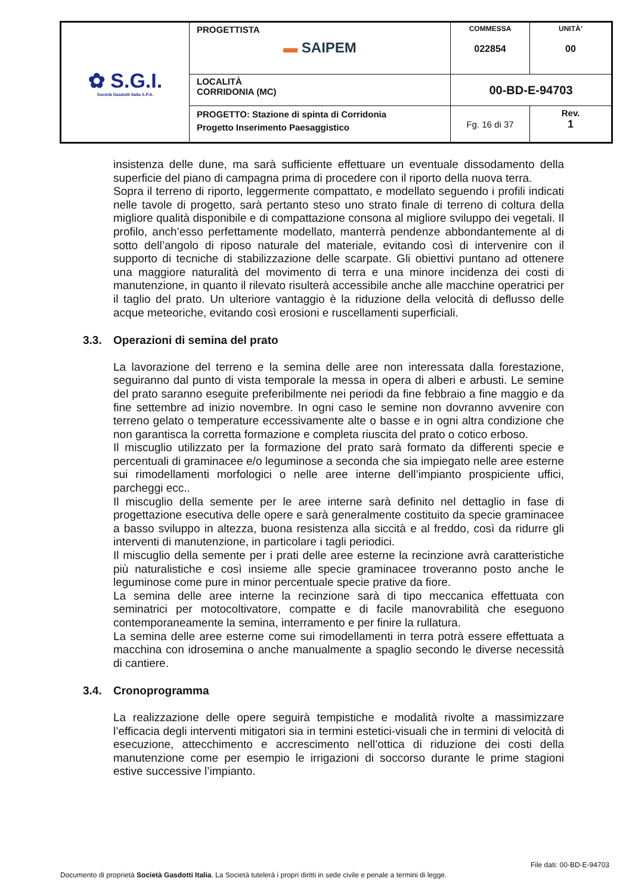| ✿ S.G.I. Società Gasdotti Italia S.P.A. | PROGETTISTA ▬ SAIPEM | COMMESSA 022854 | UNITÀ’ 00 |
| | LOCALITÀ CORRIDONIA (MC) | 00-BD-E-94703 | |
| | PROGETTO: Stazione di spinta di Corridonia Progetto Inserimento Paesaggistico | Fg. 16 di 37 | Rev. 1 |
insistenza delle dune, ma sarà sufficiente effettuare un eventuale dissodamento della superficie del piano di campagna prima di procedere con il riporto della nuova terra.
Sopra il terreno di riporto, leggermente compattato, e modellato seguendo i profili indicati nelle tavole di progetto, sarà pertanto steso uno strato finale di terreno di coltura della migliore qualità disponibile e di compattazione consona al migliore sviluppo dei vegetali. Il profilo, anch’esso perfettamente modellato, manterrà pendenze abbondantemente al di sotto dell’angolo di riposo naturale del materiale, evitando così di intervenire con il supporto di tecniche di stabilizzazione delle scarpate. Gli obiettivi puntano ad ottenere una maggiore naturalità del movimento di terra e una minore incidenza dei costi di manutenzione, in quanto il rilevato risulterà accessibile anche alle macchine operatrici per il taglio del prato. Un ulteriore vantaggio è la riduzione della velocità di deflusso delle acque meteoriche, evitando così erosioni e ruscellamenti superficiali.
3.3. Operazioni di semina del prato
La lavorazione del terreno e la semina delle aree non interessata dalla forestazione, seguiranno dal punto di vista temporale la messa in opera di alberi e arbusti. Le semine del prato saranno eseguite preferibilmente nei periodi da fine febbraio a fine maggio e da fine settembre ad inizio novembre. In ogni caso le semine non dovranno avvenire con terreno gelato o temperature eccessivamente alte o basse e in ogni altra condizione che non garantisca la corretta formazione e completa riuscita del prato o cotico erboso.
Il miscuglio utilizzato per la formazione del prato sarà formato da differenti specie e percentuali di graminacee e/o leguminose a seconda che sia impiegato nelle aree esterne sui rimodellamenti morfologici o nelle aree interne dell’impianto prospiciente uffici, parcheggi ecc..
Il miscuglio della semente per le aree interne sarà definito nel dettaglio in fase di progettazione esecutiva delle opere e sarà generalmente costituito da specie graminacee a basso sviluppo in altezza, buona resistenza alla siccità e al freddo, così da ridurre gli interventi di manutenzione, in particolare i tagli periodici.
Il miscuglio della semente per i prati delle aree esterne la recinzione avrà caratteristiche più naturalistiche e così insieme alle specie graminacee troveranno posto anche le leguminose come pure in minor percentuale specie prative da fiore.
La semina delle aree interne la recinzione sarà di tipo meccanica effettuata con seminatrici per motocoltivatore, compatte e di facile manovrabilità che eseguono contemporaneamente la semina, interramento e per finire la rullatura.
La semina delle aree esterne come sui rimodellamenti in terra potrà essere effettuata a macchina con idrosemina o anche manualmente a spaglio secondo le diverse necessità di cantiere.
3.4. Cronoprogramma
La realizzazione delle opere seguirà tempistiche e modalità rivolte a massimizzare l’efficacia degli interventi mitigatori sia in termini estetici-visuali che in termini di velocità di esecuzione, attecchimento e accrescimento nell’ottica di riduzione dei costi della manutenzione come per esempio le irrigazioni di soccorso durante le prime stagioni estive successive l’impianto.
File dati: 00-BD-E-94703
Documento di proprietà Società Gasdotti Italia. La Società tutelerà i propri diritti in sede civile e penale a termini di legge.